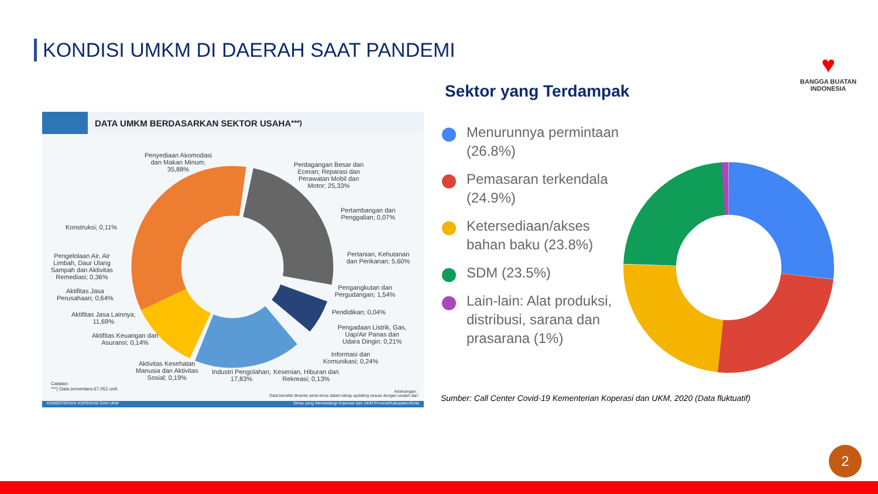KONDISI UMKM DI DAERAH SAAT PANDEMI
♥
BANGGA BUATAN
INDONESIA
DATA UMKM BERDASARKAN SEKTOR USAHA <sup>***)</sup>
Penyediaan Akomodasi
dan Makan Minum;
35,88%
Perdagangan Besar dan
Eceran; Reparasi dan
Perawatan Mobil dan
Motor; 25,33%
Pertambangan dan
Penggalian; 0,07%
Konstruksi; 0,11%
Pengelolaan Air, Air
Limbah, Daur Ulang
Sampah dan Aktivitas
Remediasi; 0,36%
Pertanian, Kehutanan
dan Perikanan; 5,60%
Pengangkutan dan
Pergudangan; 1,54%
Aktifitas Jasa
Perusahaan; 0,64%
Pendidikan; 0,04%
Aktifitas Jasa Lainnya;
11,69%
Pengadaan Listrik, Gas,
Uap/Air Panas dan
Udara Dingin; 0,21%
Aktifitas Keuangan dan
Asuransi; 0,14%
Informasi dan
Komunikasi; 0,24%
Aktivitas Kesehatan
Manusia dan Aktivitas
Sosial; 0,19%
Industri Pengolahan;
17,83%
Kesenian, Hiburan dan
Rekreasi; 0,13%
Catatan:
***) Data sementara 67.051 unit.
Keterangan :
Data bersifat dinamis serta terus dalam tahap updating sesuai dengan usulan dari
KEMENTERIAN KOPERASI DAN UKM Dinas yang Membidangi Koperasi dan UKM Provinsi/Kabupaten/Kota
Sektor yang Terdampak
Menurunnya permintaan (26.8%)
Pemasaran terkendala (24.9%)
Ketersediaan/akses bahan baku (23.8%)
SDM (23.5%)
Lain-lain: Alat produksi, distribusi, sarana dan prasarana (1%)
Sumber: Call Center Covid-19 Kementerian Koperasi dan UKM, 2020 (Data fluktuatif)
2